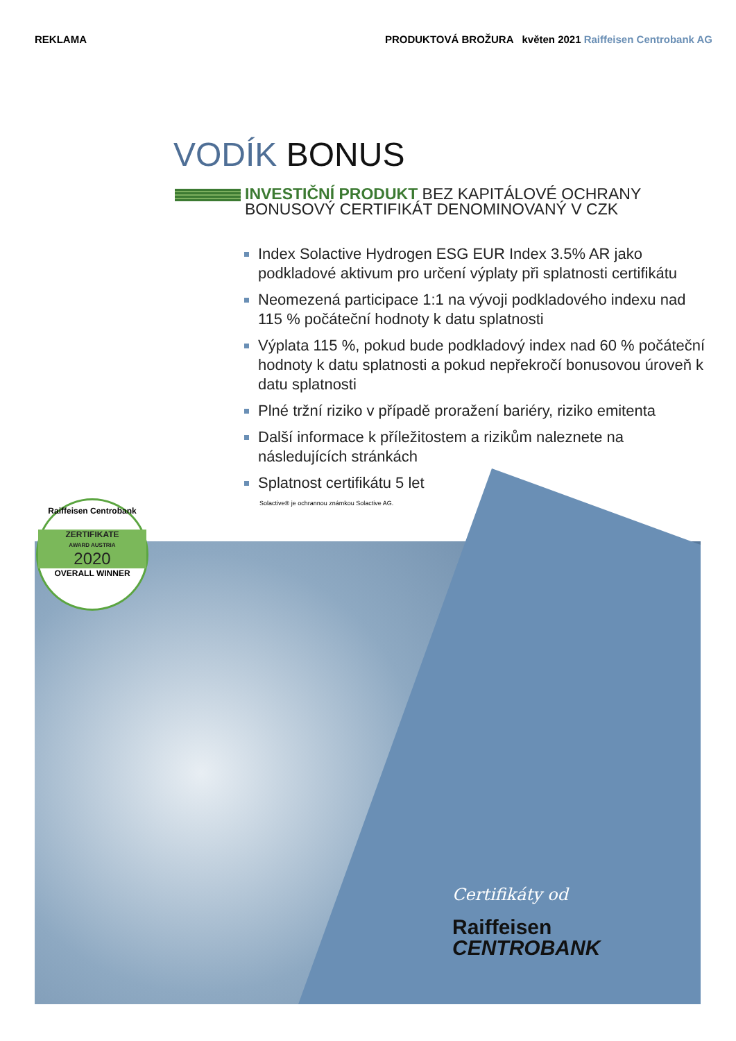REKLAMA PRODUKTOVÁ BROŽURA květen 2021 Raiffeisen Centrobank AG
VODÍK BONUS
INVESTIČNÍ PRODUKT BEZ KAPITÁLOVÉ OCHRANY
BONUSOVÝ CERTIFIKÁT DENOMINOVANÝ V CZK
Index Solactive Hydrogen ESG EUR Index 3.5% AR jako podkladové aktivum pro určení výplaty při splatnosti certifikátu
Neomezená participace 1:1 na vývoji podkladového indexu nad 115 % počáteční hodnoty k datu splatnosti
Výplata 115 %, pokud bude podkladový index nad 60 % počáteční hodnoty k datu splatnosti a pokud nepřekročí bonusovou úroveň k datu splatnosti
Plné tržní riziko v případě proražení bariéry, riziko emitenta
Další informace k příležitostem a rizikům naleznete na následujících stránkách
Splatnost certifikátu 5 let
Solactive® je ochrannou známkou Solactive AG.
Raiffeisen Centrobank
ZERTIFIKATE
AWARD AUSTRIA
2020
OVERALL WINNER
Certifikáty od
Raiffeisen
CENTROBANK